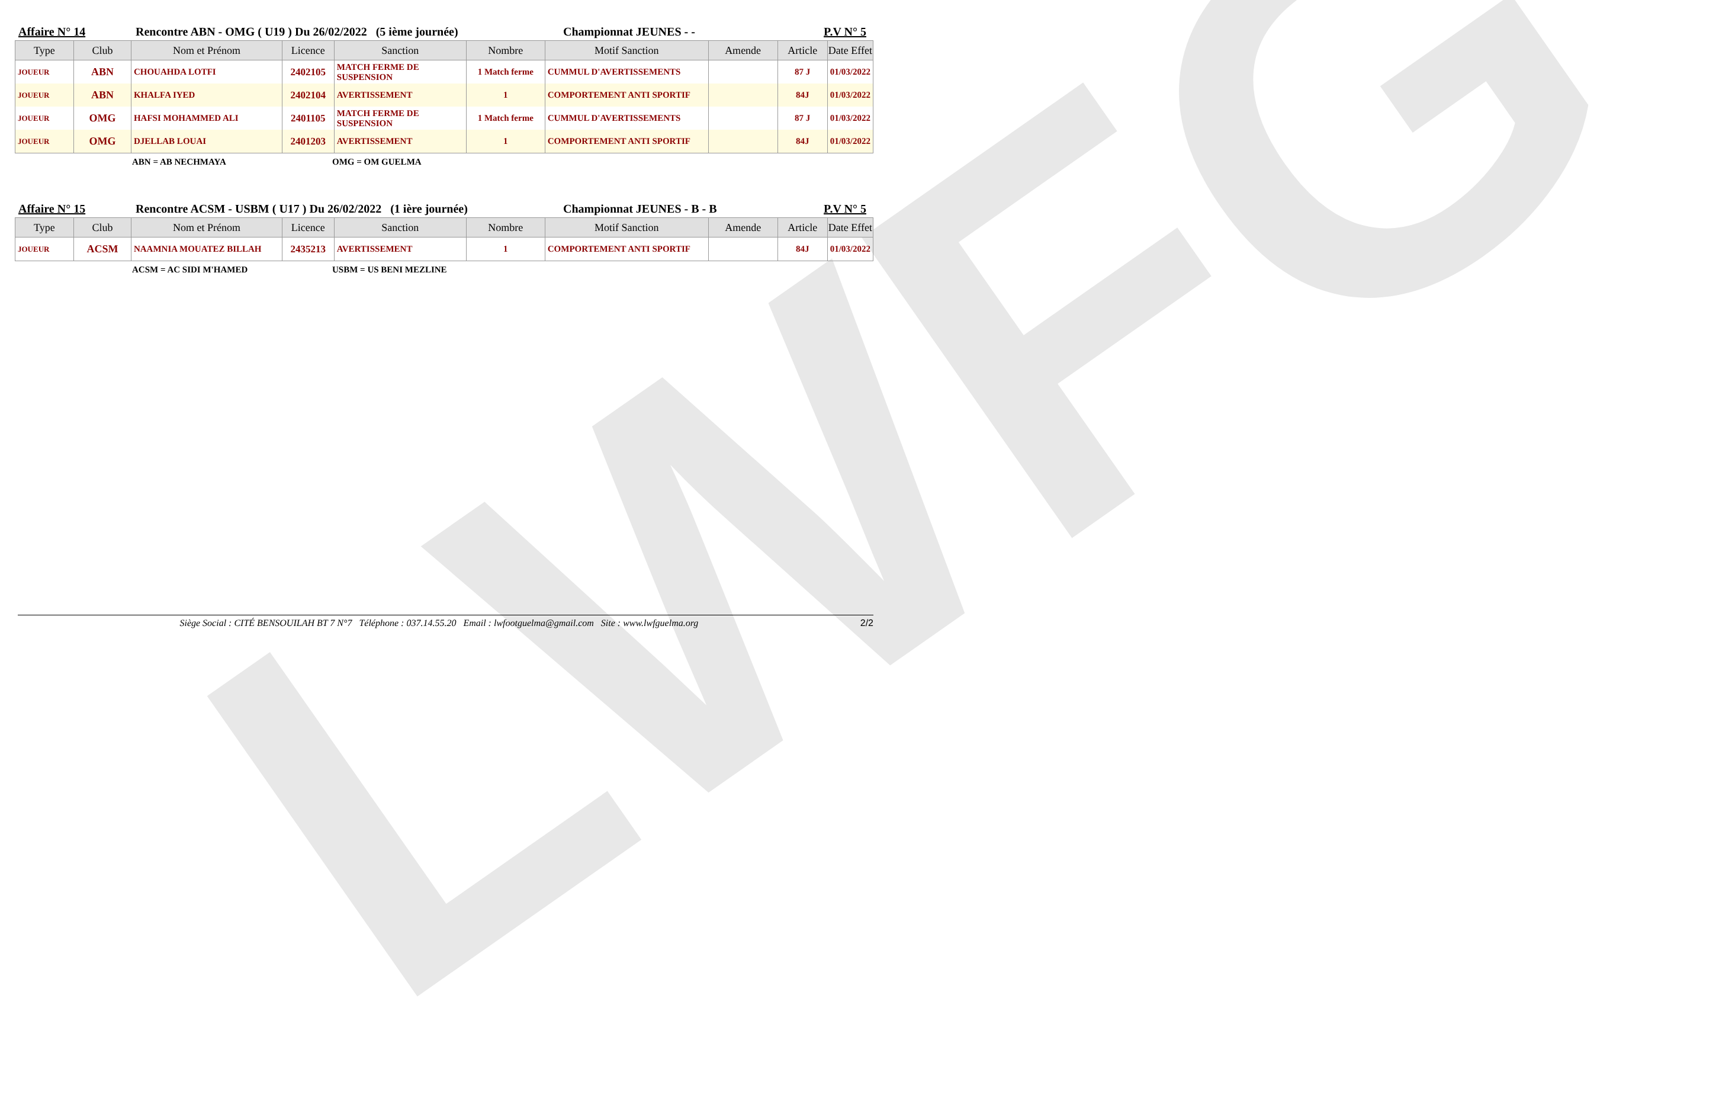LWFG
Affaire N° 14 Rencontre ABN - OMG ( U19 ) Du 26/02/2022 (5 ième journée) Championnat JEUNES - - P.V N° 5
| Type | Club | Nom et Prénom | Licence | Sanction | Nombre | Motif Sanction | Amende | Article | Date Effet |
| --- | --- | --- | --- | --- | --- | --- | --- | --- | --- |
| JOUEUR | ABN | CHOUAHDA LOTFI | 2402105 | MATCH FERME DE SUSPENSION | 1 Match ferme | CUMMUL D'AVERTISSEMENTS | | 87 J | 01/03/2022 |
| JOUEUR | ABN | KHALFA IYED | 2402104 | AVERTISSEMENT | 1 | COMPORTEMENT ANTI SPORTIF | | 84J | 01/03/2022 |
| JOUEUR | OMG | HAFSI MOHAMMED ALI | 2401105 | MATCH FERME DE SUSPENSION | 1 Match ferme | CUMMUL D'AVERTISSEMENTS | | 87 J | 01/03/2022 |
| JOUEUR | OMG | DJELLAB LOUAI | 2401203 | AVERTISSEMENT | 1 | COMPORTEMENT ANTI SPORTIF | | 84J | 01/03/2022 |
ABN = AB NECHMAYA OMG = OM GUELMA
Affaire N° 15 Rencontre ACSM - USBM ( U17 ) Du 26/02/2022 (1 ière journée) Championnat JEUNES - B - B P.V N° 5
| Type | Club | Nom et Prénom | Licence | Sanction | Nombre | Motif Sanction | Amende | Article | Date Effet |
| --- | --- | --- | --- | --- | --- | --- | --- | --- | --- |
| JOUEUR | ACSM | NAAMNIA MOUATEZ BILLAH | 2435213 | AVERTISSEMENT | 1 | COMPORTEMENT ANTI SPORTIF | | 84J | 01/03/2022 |
ACSM = AC SIDI M'HAMED USBM = US BENI MEZLINE
Siège Social : CITÉ BENSOUILAH BT 7 N°7 Téléphone : 037.14.55.20 Email : lwfootguelma@gmail.com Site : www.lwfguelma.org 2/2